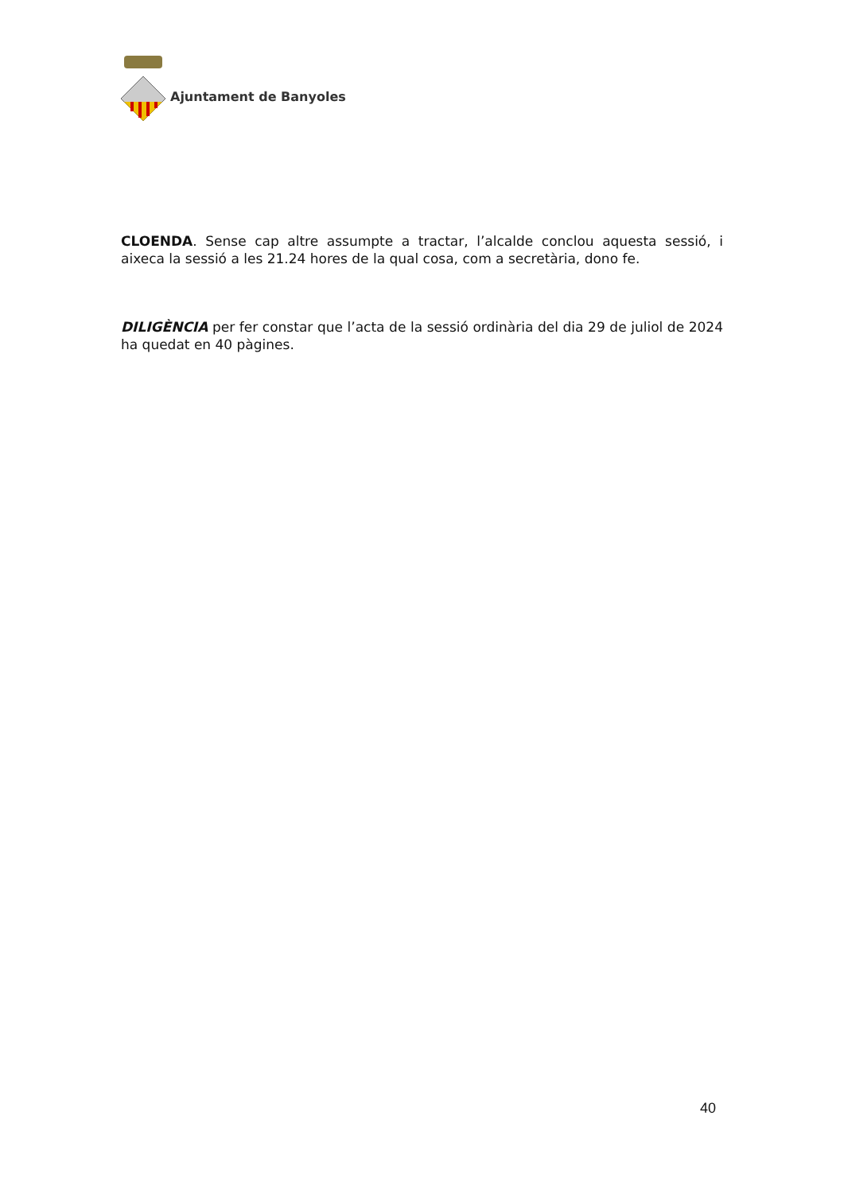Ajuntament de Banyoles
CLOENDA. Sense cap altre assumpte a tractar, l’alcalde conclou aquesta sessió, i aixeca la sessió a les 21.24 hores de la qual cosa, com a secretària, dono fe.
DILIGÈNCIA per fer constar que l’acta de la sessió ordinària del dia 29 de juliol de 2024 ha quedat en 40 pàgines.
40